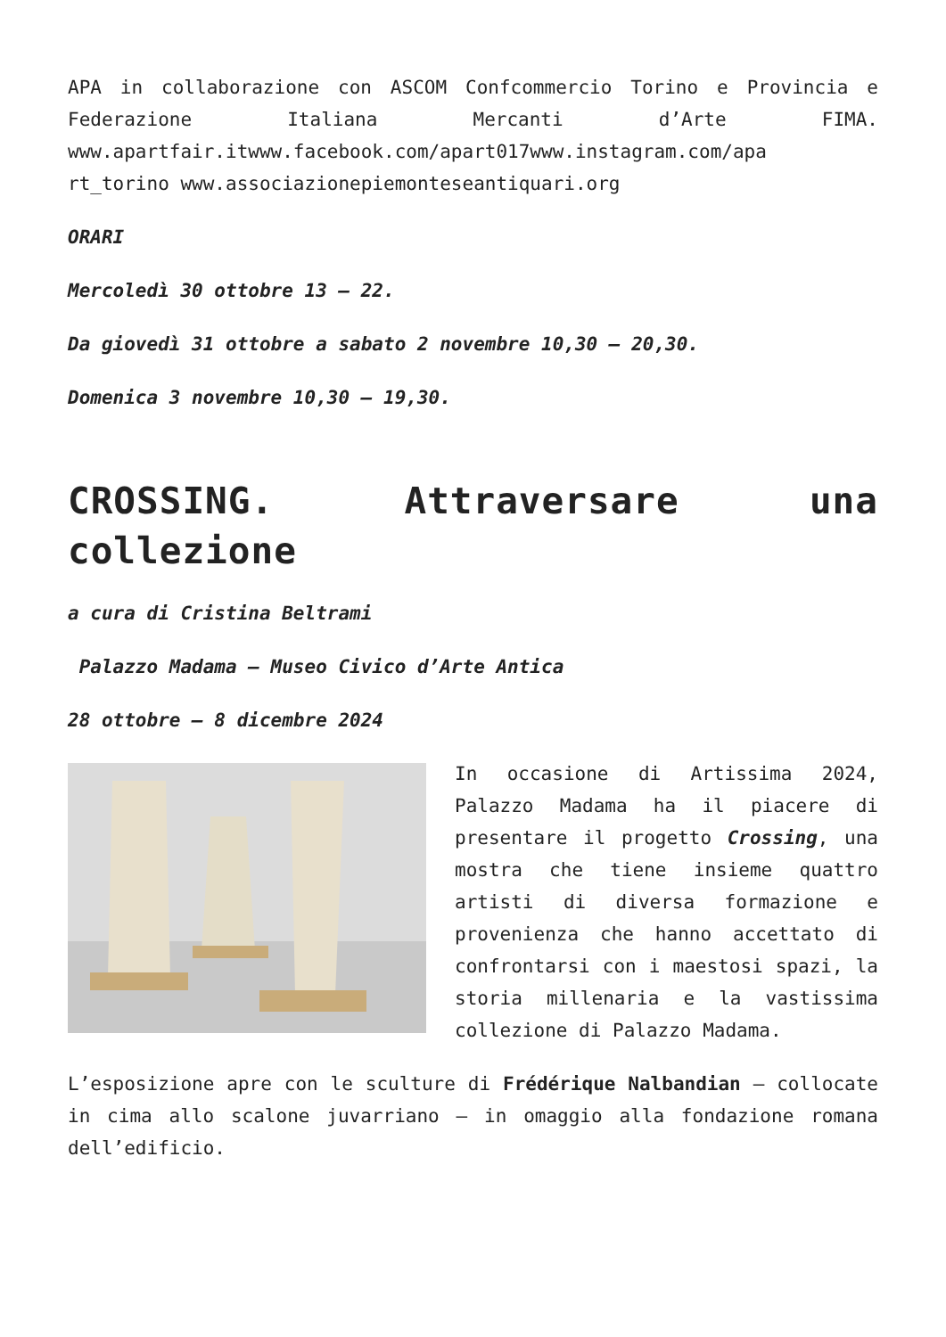APA in collaborazione con ASCOM Confcommercio Torino e Provincia e Federazione Italiana Mercanti d’Arte FIMA. www.apartfair.itwww.facebook.com/apart017www.instagram.com/apa rt_torino www.associazionepiemonteseantiquari.org
ORARI
Mercoledì 30 ottobre 13 – 22.
Da giovedì 31 ottobre a sabato 2 novembre 10,30 – 20,30.
Domenica 3 novembre 10,30 – 19,30.
CROSSING. Attraversare una collezione
a cura di Cristina Beltrami
Palazzo Madama – Museo Civico d’Arte Antica
28 ottobre – 8 dicembre 2024
In occasione di Artissima 2024, Palazzo Madama ha il piacere di presentare il progetto Crossing, una mostra che tiene insieme quattro artisti di diversa formazione e provenienza che hanno accettato di confrontarsi con i maestosi spazi, la storia millenaria e la vastissima collezione di Palazzo Madama.
L’esposizione apre con le sculture di Frédérique Nalbandian – collocate in cima allo scalone juvarriano – in omaggio alla fondazione romana dell’edificio.